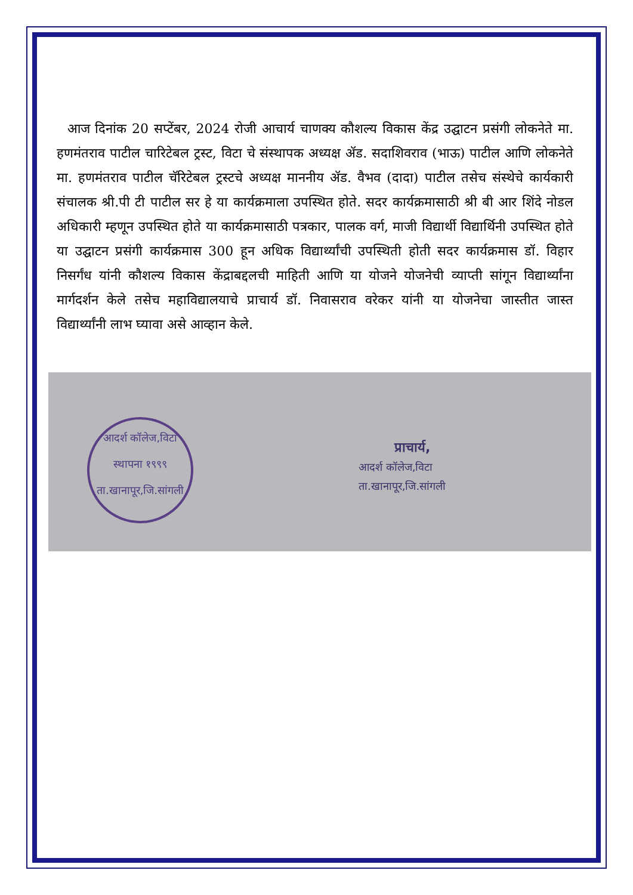आज दिनांक 20 सप्टेंबर, 2024 रोजी आचार्य चाणक्य कौशल्य विकास केंद्र उद्घाटन प्रसंगी लोकनेते मा. हणमंतराव पाटील चारिटेबल ट्रस्ट, विटा चे संस्थापक अध्यक्ष ॲड. सदाशिवराव (भाऊ) पाटील आणि लोकनेते मा. हणमंतराव पाटील चॅरिटेबल ट्रस्टचे अध्यक्ष माननीय ॲड. वैभव (दादा) पाटील तसेच संस्थेचे कार्यकारी संचालक श्री.पी टी पाटील सर हे या कार्यक्रमाला उपस्थित होते. सदर कार्यक्रमासाठी श्री बी आर शिंदे नोडल अधिकारी म्हणून उपस्थित होते या कार्यक्रमासाठी पत्रकार, पालक वर्ग, माजी विद्यार्थी विद्यार्थिनी उपस्थित होते या उद्घाटन प्रसंगी कार्यक्रमास 300 हून अधिक विद्यार्थ्यांची उपस्थिती होती सदर कार्यक्रमास डॉ. विहार निसर्गंध यांनी कौशल्य विकास केंद्राबद्दलची माहिती आणि या योजने योजनेची व्याप्ती सांगून विद्यार्थ्यांना मार्गदर्शन केले तसेच महाविद्यालयाचे प्राचार्य डॉ. निवासराव वरेकर यांनी या योजनेचा जास्तीत जास्त विद्यार्थ्यांनी लाभ घ्यावा असे आव्हान केले.
आदर्श कॉलेज,विटा
स्थापना १९९९
ता.खानापूर,जि.सांगली
प्राचार्य,
आदर्श कॉलेज,विटा
ता.खानापूर,जि.सांगली